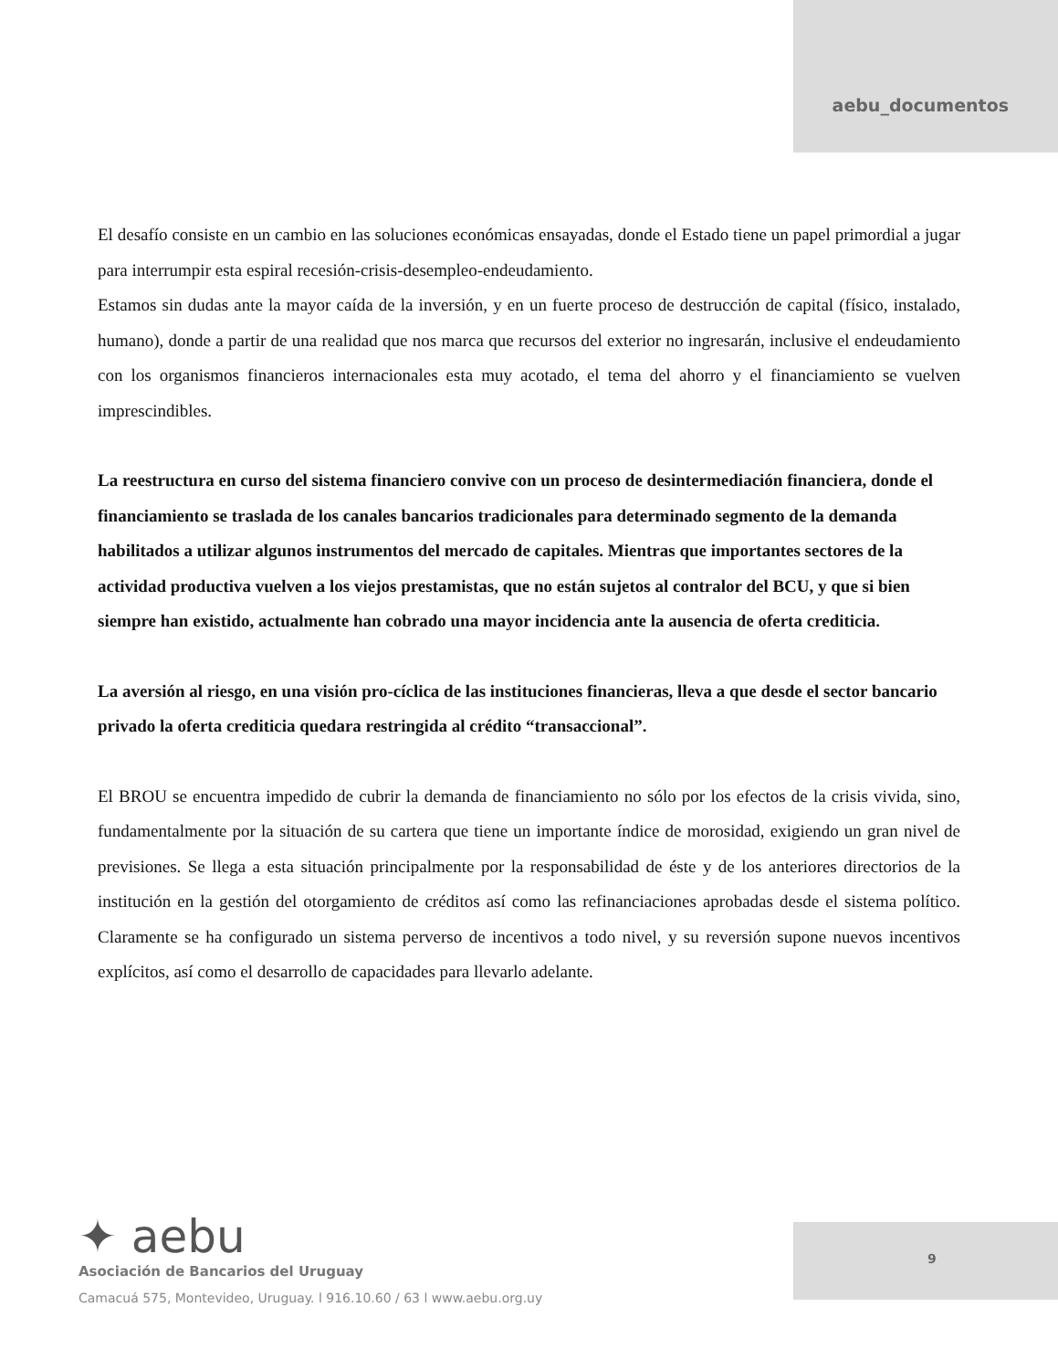aebu_documentos
El desafío consiste en un cambio en las soluciones económicas ensayadas, donde el Estado tiene un papel primordial a jugar para interrumpir esta espiral recesión-crisis-desempleo-endeudamiento.
Estamos sin dudas ante la mayor caída de la inversión, y en un fuerte proceso de destrucción de capital (físico, instalado, humano), donde a partir de una realidad que nos marca que recursos del exterior no ingresarán, inclusive el endeudamiento con los organismos financieros internacionales esta muy acotado, el tema del ahorro y el financiamiento se vuelven imprescindibles.
La reestructura en curso del sistema financiero convive con un proceso de desintermediación financiera, donde el financiamiento se traslada de los canales bancarios tradicionales para determinado segmento de la demanda habilitados a utilizar algunos instrumentos del mercado de capitales. Mientras que importantes sectores de la actividad productiva vuelven a los viejos prestamistas, que no están sujetos al contralor del BCU, y que si bien siempre han existido, actualmente han cobrado una mayor incidencia ante la ausencia de oferta crediticia.
La aversión al riesgo, en una visión pro-cíclica de las instituciones financieras, lleva a que desde el sector bancario privado la oferta crediticia quedara restringida al crédito “transaccional”.
El BROU se encuentra impedido de cubrir la demanda de financiamiento no sólo por los efectos de la crisis vivida, sino, fundamentalmente por la situación de su cartera que tiene un importante índice de morosidad, exigiendo un gran nivel de previsiones. Se llega a esta situación principalmente por la responsabilidad de éste y de los anteriores directorios de la institución en la gestión del otorgamiento de créditos así como las refinanciaciones aprobadas desde el sistema político. Claramente se ha configurado un sistema perverso de incentivos a todo nivel, y su reversión supone nuevos incentivos explícitos, así como el desarrollo de capacidades para llevarlo adelante.
✦ aebu
Asociación de Bancarios del Uruguay
Camacuá 575, Montevideo, Uruguay. l 916.10.60 / 63 l www.aebu.org.uy
9